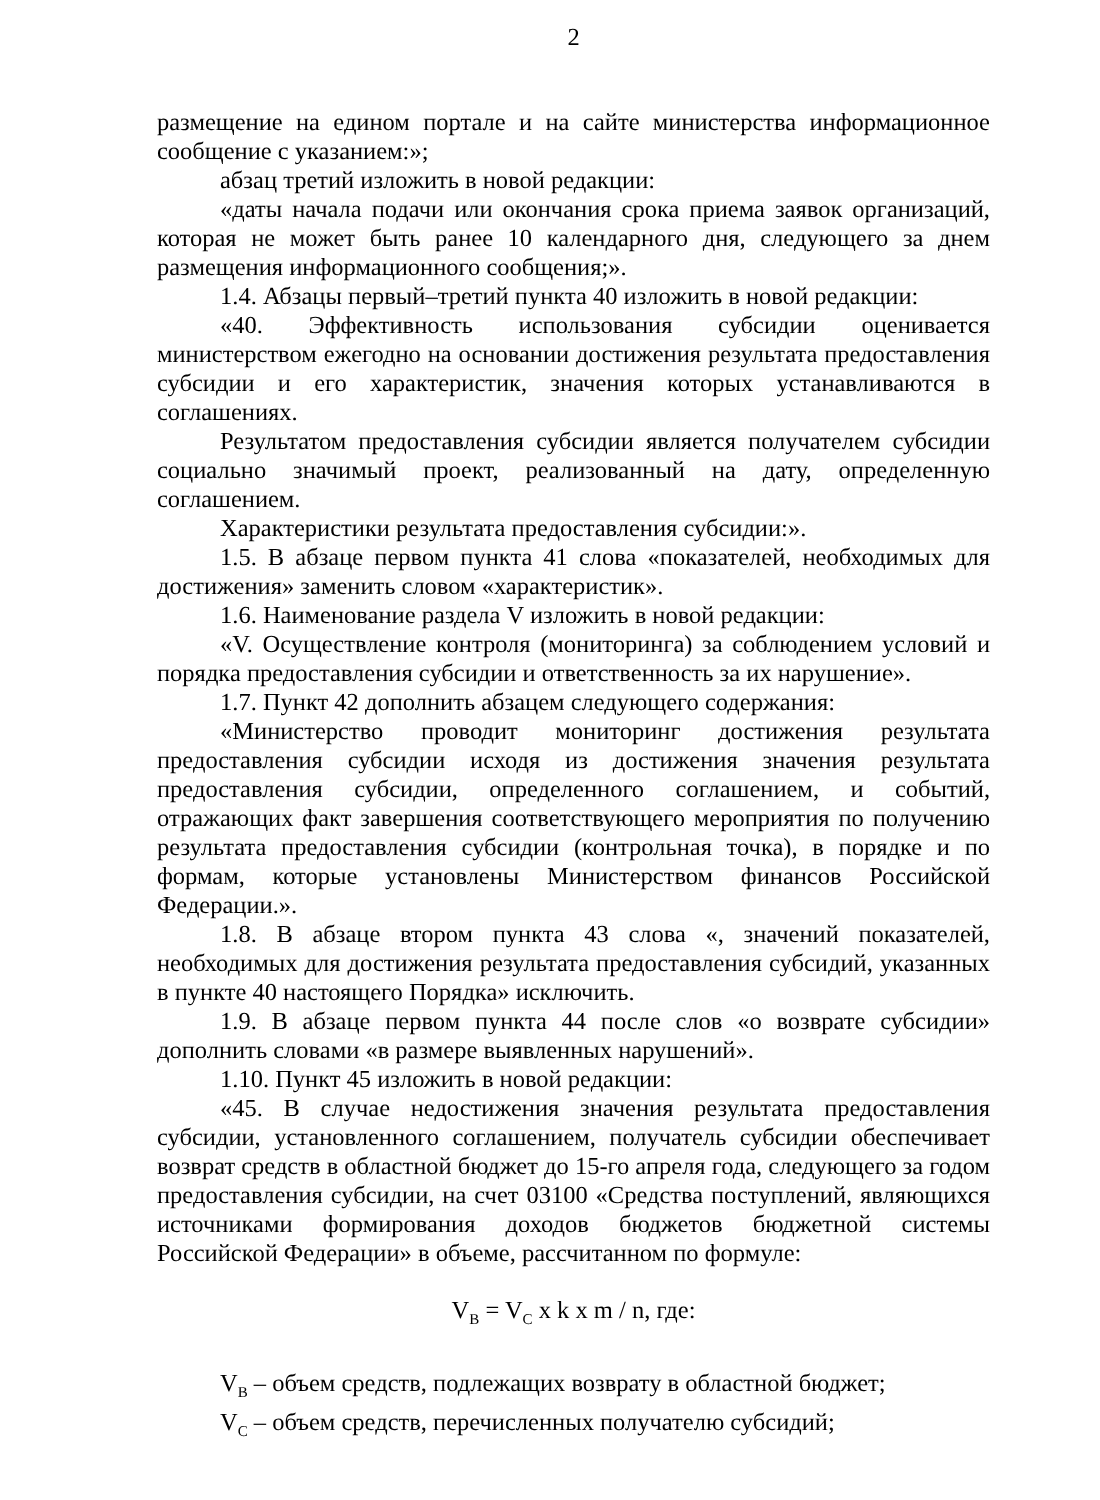2
размещение на едином портале и на сайте министерства информационное сообщение с указанием:»;
абзац третий изложить в новой редакции:
«даты начала подачи или окончания срока приема заявок организаций, которая не может быть ранее 10 календарного дня, следующего за днем размещения информационного сообщения;».
1.4. Абзацы первый–третий пункта 40 изложить в новой редакции:
«40. Эффективность использования субсидии оценивается министерством ежегодно на основании достижения результата предоставления субсидии и его характеристик, значения которых устанавливаются в соглашениях.
Результатом предоставления субсидии является получателем субсидии социально значимый проект, реализованный на дату, определенную соглашением.
Характеристики результата предоставления субсидии:».
1.5. В абзаце первом пункта 41 слова «показателей, необходимых для достижения» заменить словом «характеристик».
1.6. Наименование раздела V изложить в новой редакции:
«V. Осуществление контроля (мониторинга) за соблюдением условий и порядка предоставления субсидии и ответственность за их нарушение».
1.7. Пункт 42 дополнить абзацем следующего содержания:
«Министерство проводит мониторинг достижения результата предоставления субсидии исходя из достижения значения результата предоставления субсидии, определенного соглашением, и событий, отражающих факт завершения соответствующего мероприятия по получению результата предоставления субсидии (контрольная точка), в порядке и по формам, которые установлены Министерством финансов Российской Федерации.».
1.8. В абзаце втором пункта 43 слова «, значений показателей, необходимых для достижения результата предоставления субсидий, указанных в пункте 40 настоящего Порядка» исключить.
1.9. В абзаце первом пункта 44 после слов «о возврате субсидии» дополнить словами «в размере выявленных нарушений».
1.10. Пункт 45 изложить в новой редакции:
«45. В случае недостижения значения результата предоставления субсидии, установленного соглашением, получатель субсидии обеспечивает возврат средств в областной бюджет до 15-го апреля года, следующего за годом предоставления субсидии, на счет 03100 «Средства поступлений, являющихся источниками формирования доходов бюджетов бюджетной системы Российской Федерации» в объеме, рассчитанном по формуле:
V<sub>B</sub> = V<sub>C</sub> x k x m / n, где:
V<sub>B</sub> – объем средств, подлежащих возврату в областной бюджет;
V<sub>C</sub> – объем средств, перечисленных получателю субсидий;